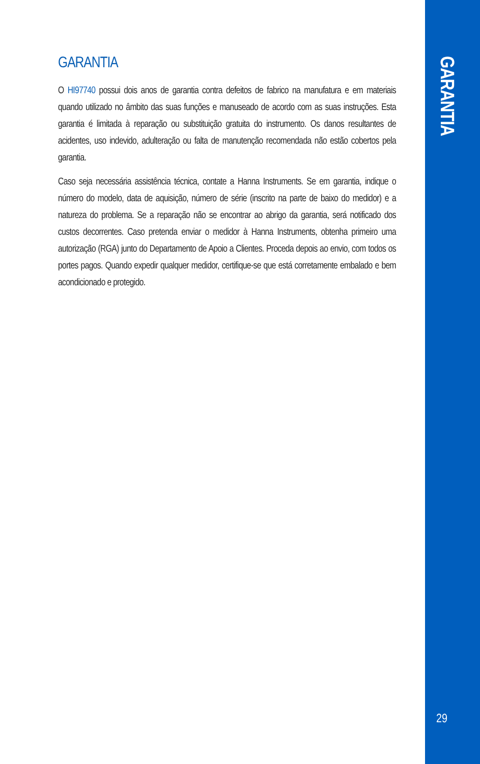GARANTIA
O HI97740 possui dois anos de garantia contra defeitos de fabrico na manufatura e em materiais quando utilizado no âmbito das suas funções e manuseado de acordo com as suas instruções. Esta garantia é limitada à reparação ou substituição gratuita do instrumento. Os danos resultantes de acidentes, uso indevido, adulteração ou falta de manutenção recomendada não estão cobertos pela garantia.
Caso seja necessária assistência técnica, contate a Hanna Instruments. Se em garantia, indique o número do modelo, data de aquisição, número de série (inscrito na parte de baixo do medidor) e a natureza do problema. Se a reparação não se encontrar ao abrigo da garantia, será notificado dos custos decorrentes. Caso pretenda enviar o medidor à Hanna Instruments, obtenha primeiro uma autorização (RGA) junto do Departamento de Apoio a Clientes. Proceda depois ao envio, com todos os portes pagos. Quando expedir qualquer medidor, certifique-se que está corretamente embalado e bem acondicionado e protegido.
GARANTIA
29